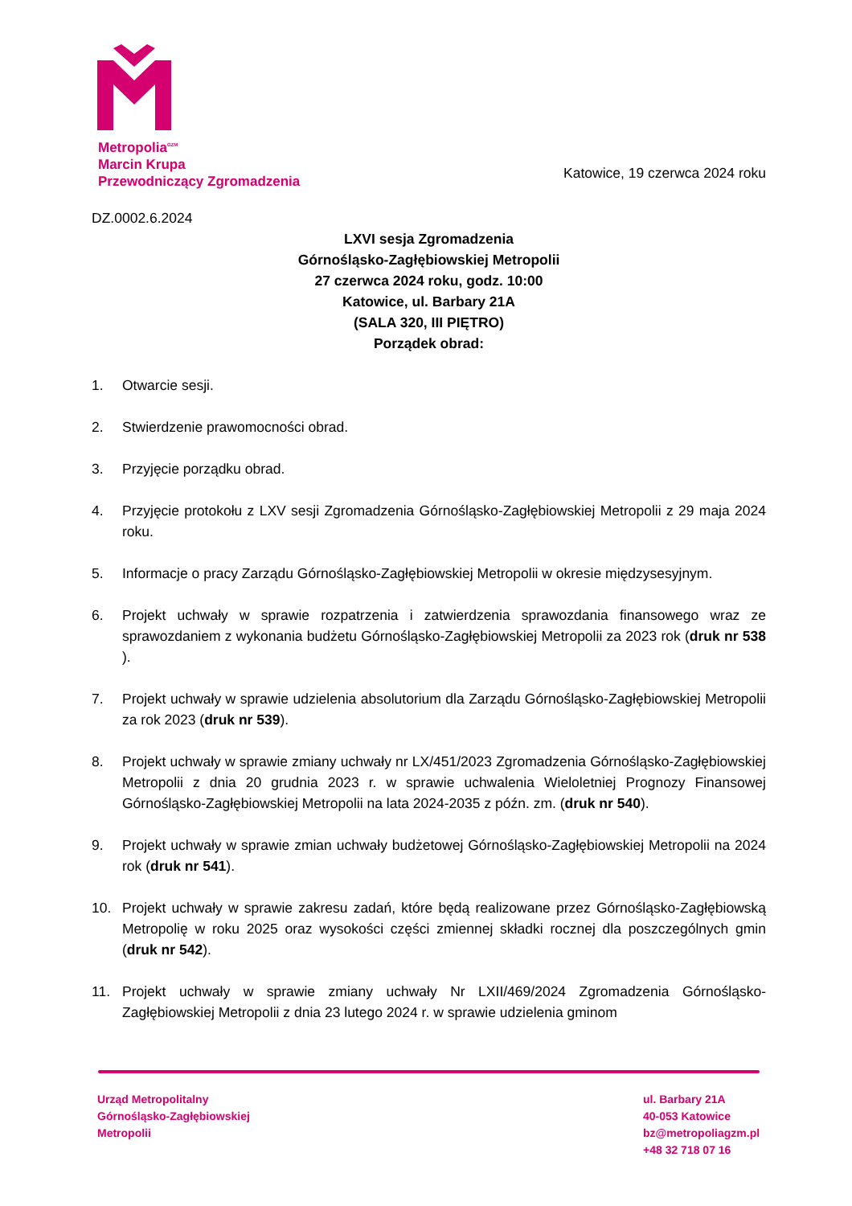Metropolia<sup>GZM</sup>
Marcin Krupa
Przewodniczący Zgromadzenia
Katowice, 19 czerwca 2024 roku
DZ.0002.6.2024
LXVI sesja Zgromadzenia
Górnośląsko-Zagłębiowskiej Metropolii
27 czerwca 2024 roku, godz. 10:00
Katowice, ul. Barbary 21A
(SALA 320, III PIĘTRO)
Porządek obrad:
1. Otwarcie sesji.
2. Stwierdzenie prawomocności obrad.
3. Przyjęcie porządku obrad.
4. Przyjęcie protokołu z LXV sesji Zgromadzenia Górnośląsko-Zagłębiowskiej Metropolii z 29 maja 2024 roku.
5. Informacje o pracy Zarządu Górnośląsko-Zagłębiowskiej Metropolii w okresie międzysesyjnym.
6. Projekt uchwały w sprawie rozpatrzenia i zatwierdzenia sprawozdania finansowego wraz ze sprawozdaniem z wykonania budżetu Górnośląsko-Zagłębiowskiej Metropolii za 2023 rok (druk nr 538 ).
7. Projekt uchwały w sprawie udzielenia absolutorium dla Zarządu Górnośląsko-Zagłębiowskiej Metropolii za rok 2023 (druk nr 539).
8. Projekt uchwały w sprawie zmiany uchwały nr LX/451/2023 Zgromadzenia Górnośląsko-Zagłębiowskiej Metropolii z dnia 20 grudnia 2023 r. w sprawie uchwalenia Wieloletniej Prognozy Finansowej Górnośląsko-Zagłębiowskiej Metropolii na lata 2024-2035 z późn. zm. (druk nr 540).
9. Projekt uchwały w sprawie zmian uchwały budżetowej Górnośląsko-Zagłębiowskiej Metropolii na 2024 rok (druk nr 541).
10. Projekt uchwały w sprawie zakresu zadań, które będą realizowane przez Górnośląsko-Zagłębiowską Metropolię w roku 2025 oraz wysokości części zmiennej składki rocznej dla poszczególnych gmin (druk nr 542).
11. Projekt uchwały w sprawie zmiany uchwały Nr LXII/469/2024 Zgromadzenia Górnośląsko-Zagłębiowskiej Metropolii z dnia 23 lutego 2024 r. w sprawie udzielenia gminom
Urząd Metropolitalny
Górnośląsko-Zagłębiowskiej
Metropolii
ul. Barbary 21A
40-053 Katowice
bz@metropoliagzm.pl
+48 32 718 07 16